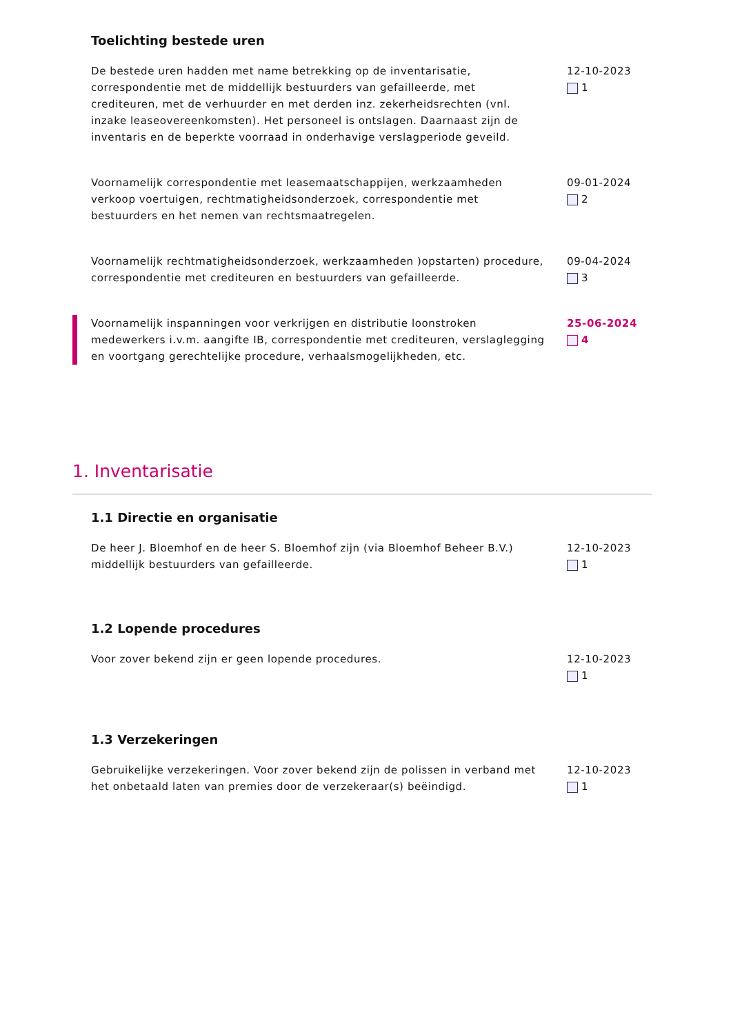Toelichting bestede uren
De bestede uren hadden met name betrekking op de inventarisatie, correspondentie met de middellijk bestuurders van gefailleerde, met crediteuren, met de verhuurder en met derden inz. zekerheidsrechten (vnl. inzake leaseovereenkomsten). Het personeel is ontslagen. Daarnaast zijn de inventaris en de beperkte voorraad in onderhavige verslagperiode geveild.
12-10-2023
1
Voornamelijk correspondentie met leasemaatschappijen, werkzaamheden verkoop voertuigen, rechtmatigheidsonderzoek, correspondentie met bestuurders en het nemen van rechtsmaatregelen.
09-01-2024
2
Voornamelijk rechtmatigheidsonderzoek, werkzaamheden )opstarten) procedure, correspondentie met crediteuren en bestuurders van gefailleerde.
09-04-2024
3
Voornamelijk inspanningen voor verkrijgen en distributie loonstroken medewerkers i.v.m. aangifte IB, correspondentie met crediteuren, verslaglegging en voortgang gerechtelijke procedure, verhaalsmogelijkheden, etc.
25-06-2024
4
1. Inventarisatie
1.1 Directie en organisatie
De heer J. Bloemhof en de heer S. Bloemhof zijn (via Bloemhof Beheer B.V.) middellijk bestuurders van gefailleerde.
12-10-2023
1
1.2 Lopende procedures
Voor zover bekend zijn er geen lopende procedures. 12-10-2023
1
1.3 Verzekeringen
Gebruikelijke verzekeringen. Voor zover bekend zijn de polissen in verband met het onbetaald laten van premies door de verzekeraar(s) beëindigd.
12-10-2023
1